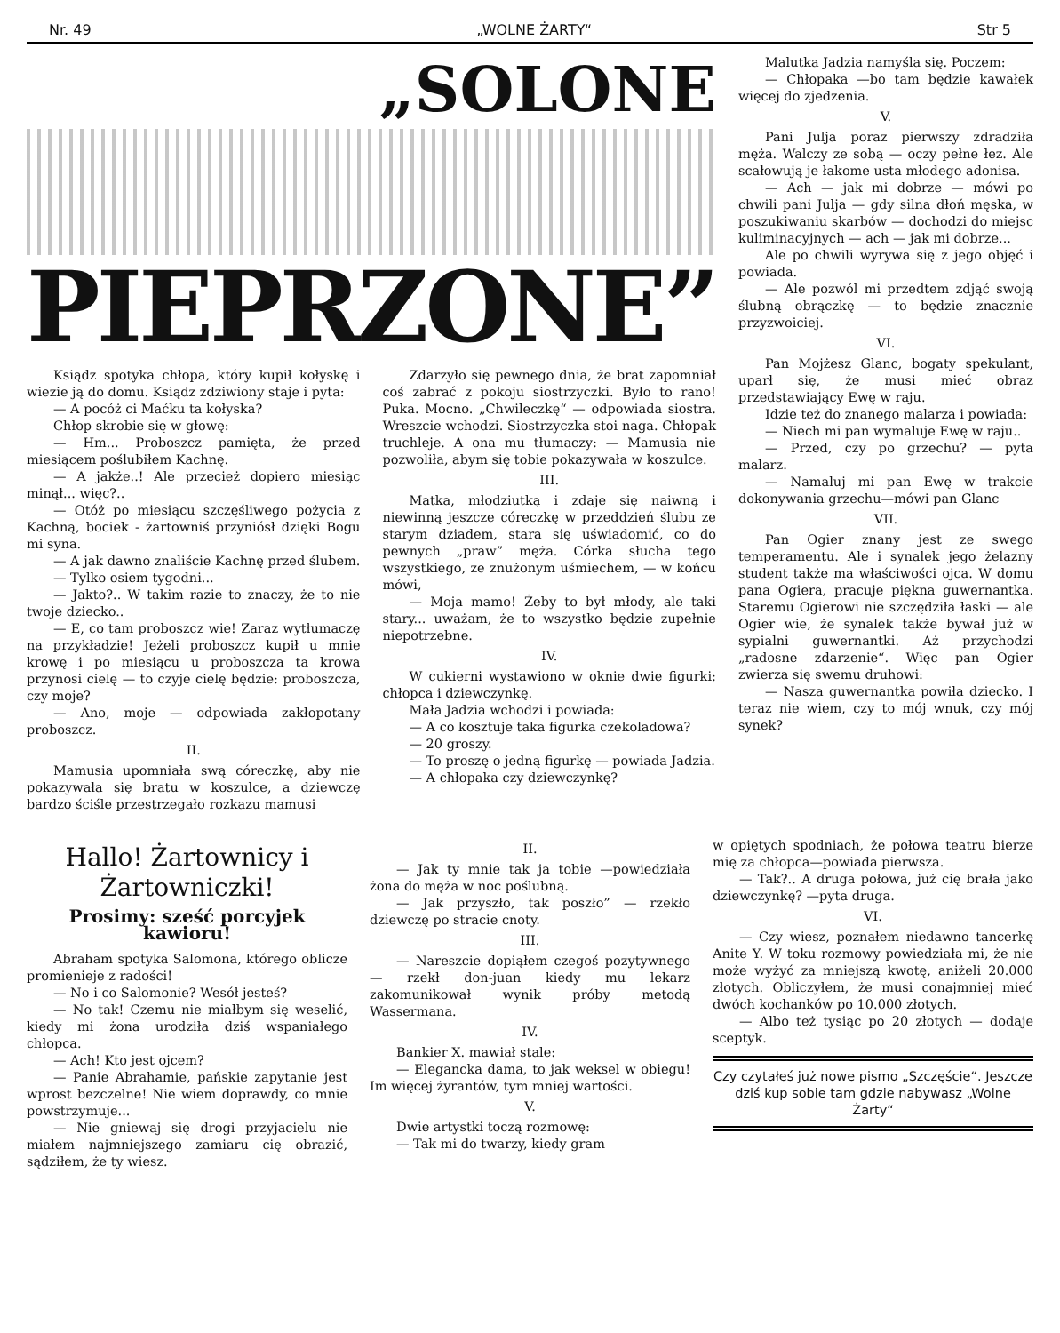Nr. 49 „WOLNE ŻARTY“Str 5
„SOLONE
PIEPRZONE”
Ksiądz spotyka chłopa, który kupił kołyskę i wiezie ją do domu. Ksiądz zdziwiony staje i pyta:
— A pocóż ci Maćku ta kołyska?
Chłop skrobie się w głowę:
— Hm... Proboszcz pamięta, że przed miesiącem poślubiłem Kachnę.
— A jakże..! Ale przecież dopiero miesiąc minął... więc?..
— Otóż po miesiącu szczęśliwego pożycia z Kachną, bociek - żartowniś przyniósł dzięki Bogu mi syna.
— A jak dawno znaliście Kachnę przed ślubem.
— Tylko osiem tygodni...
— Jakto?.. W takim razie to znaczy, że to nie twoje dziecko..
— E, co tam proboszcz wie! Zaraz wytłumaczę na przykładzie! Jeżeli proboszcz kupił u mnie krowę i po miesiącu u proboszcza ta krowa przynosi cielę — to czyje cielę będzie: proboszcza, czy moje?
— Ano, moje — odpowiada zakłopotany proboszcz.
II.
Mamusia upomniała swą córeczkę, aby nie pokazywała się bratu w koszulce, a dziewczę bardzo ściśle przestrzegało rozkazu mamusi
Zdarzyło się pewnego dnia, że brat zapomniał coś zabrać z pokoju siostrzyczki. Było to rano! Puka. Mocno. „Chwileczkę“ — odpowiada siostra. Wreszcie wchodzi. Siostrzyczka stoi naga. Chłopak truchleje. A ona mu tłumaczy: — Mamusia nie pozwoliła, abym się tobie pokazywała w koszulce.
III.
Matka, młodziutką i zdaje się naiwną i niewinną jeszcze córeczkę w przeddzień ślubu ze starym dziadem, stara się uświadomić, co do pewnych „praw” męża. Córka słucha tego wszystkiego, ze znużonym uśmiechem, — w końcu mówi,
— Moja mamo! Żeby to był młody, ale taki stary... uważam, że to wszystko będzie zupełnie niepotrzebne.
IV.
W cukierni wystawiono w oknie dwie figurki: chłopca i dziewczynkę.
Mała Jadzia wchodzi i powiada:
— A co kosztuje taka figurka czekoladowa?
— 20 groszy.
— To proszę o jedną figurkę — powiada Jadzia.
— A chłopaka czy dziewczynkę?
Malutka Jadzia namyśla się. Poczem:
— Chłopaka —bo tam będzie kawałek więcej do zjedzenia.
V.
Pani Julja poraz pierwszy zdradziła męża. Walczy ze sobą — oczy pełne łez. Ale scałowują je łakome usta młodego adonisa.
— Ach — jak mi dobrze — mówi po chwili pani Julja — gdy silna dłoń męska, w poszukiwaniu skarbów — dochodzi do miejsc kuliminacyjnych — ach — jak mi dobrze...
Ale po chwili wyrywa się z jego objęć i powiada.
— Ale pozwól mi przedtem zdjąć swoją ślubną obrączkę — to będzie znacznie przyzwoiciej.
VI.
Pan Mojżesz Glanc, bogaty spekulant, uparł się, że musi mieć obraz przedstawiający Ewę w raju.
Idzie też do znanego malarza i powiada:
— Niech mi pan wymaluje Ewę w raju..
— Przed, czy po grzechu? — pyta malarz.
— Namaluj mi pan Ewę w trakcie dokonywania grzechu—mówi pan Glanc
VII.
Pan Ogier znany jest ze swego temperamentu. Ale i synalek jego żelazny student także ma właściwości ojca. W domu pana Ogiera, pracuje piękna guwernantka. Staremu Ogierowi nie szczędziła łaski — ale Ogier wie, że synalek także bywał już w sypialni guwernantki. Aż przychodzi „radosne zdarzenie“. Więc pan Ogier zwierza się swemu druhowi:
— Nasza guwernantka powiła dziecko. I teraz nie wiem, czy to mój wnuk, czy mój synek?
Hallo! Żartownicy i Żartowniczki!
Prosimy: sześć porcyjek kawioru!
Abraham spotyka Salomona, którego oblicze promienieje z radości!
— No i co Salomonie? Wesół jesteś?
— No tak! Czemu nie miałbym się weselić, kiedy mi żona urodziła dziś wspaniałego chłopca.
— Ach! Kto jest ojcem?
— Panie Abrahamie, pańskie zapytanie jest wprost bezczelne! Nie wiem doprawdy, co mnie powstrzymuje...
— Nie gniewaj się drogi przyjacielu nie miałem najmniejszego zamiaru cię obrazić, sądziłem, że ty wiesz.
II.
— Jak ty mnie tak ja tobie —powiedziała żona do męża w noc poślubną.
— Jak przyszło, tak poszło” — rzekło dziewczę po stracie cnoty.
III.
— Nareszcie dopiąłem czegoś pozytywnego — rzekł don-juan kiedy mu lekarz zakomunikował wynik próby metodą Wassermana.
IV.
Bankier X. mawiał stale:
— Elegancka dama, to jak weksel w obiegu! Im więcej żyrantów, tym mniej wartości.
V.
Dwie artystki toczą rozmowę:
— Tak mi do twarzy, kiedy gram
w opiętych spodniach, że połowa teatru bierze mię za chłopca—powiada pierwsza.
— Tak?.. A druga połowa, już cię brała jako dziewczynkę? —pyta druga.
VI.
— Czy wiesz, poznałem niedawno tancerkę Anite Y. W toku rozmowy powiedziała mi, że nie może wyżyć za mniejszą kwotę, aniżeli 20.000 złotych. Obliczyłem, że musi conajmniej mieć dwóch kochanków po 10.000 złotych.
— Albo też tysiąc po 20 złotych — dodaje sceptyk.
Czy czytałeś już nowe pismo „Szczęście“. Jeszcze dziś kup sobie tam gdzie nabywasz „Wolne Żarty“